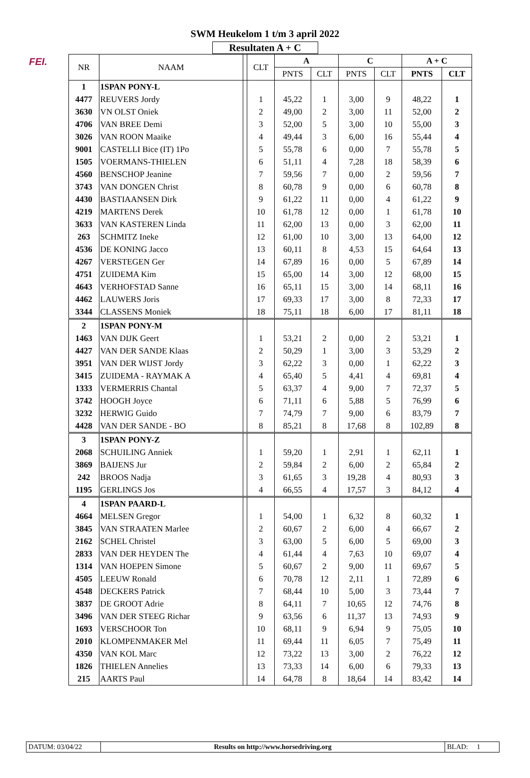FEI.
SWM Heukelom 1 t/m 3 april 2022
Resultaten A + C
| NR | NAAM | | CLT | A | | C | | A + C | |
| --- | --- | --- | --- | --- | --- | --- | --- | --- | --- |
| | | | | PNTS | CLT | PNTS | CLT | PNTS | CLT |
| 1 | 1SPAN PONY-L | | | | | | | | |
| 4477 | REUVERS Jordy | | 1 | 45,22 | 1 | 3,00 | 9 | 48,22 | 1 |
| 3630 | VN OLST Oniek | | 2 | 49,00 | 2 | 3,00 | 11 | 52,00 | 2 |
| 4706 | VAN BREE Demi | | 3 | 52,00 | 5 | 3,00 | 10 | 55,00 | 3 |
| 3026 | VAN ROON Maaike | | 4 | 49,44 | 3 | 6,00 | 16 | 55,44 | 4 |
| 9001 | CASTELLI Bice (IT) 1Po | | 5 | 55,78 | 6 | 0,00 | 7 | 55,78 | 5 |
| 1505 | VOERMANS-THIELEN | | 6 | 51,11 | 4 | 7,28 | 18 | 58,39 | 6 |
| 4560 | BENSCHOP Jeanine | | 7 | 59,56 | 7 | 0,00 | 2 | 59,56 | 7 |
| 3743 | VAN DONGEN Christ | | 8 | 60,78 | 9 | 0,00 | 6 | 60,78 | 8 |
| 4430 | BASTIAANSEN Dirk | | 9 | 61,22 | 11 | 0,00 | 4 | 61,22 | 9 |
| 4219 | MARTENS Derek | | 10 | 61,78 | 12 | 0,00 | 1 | 61,78 | 10 |
| 3633 | VAN KASTEREN Linda | | 11 | 62,00 | 13 | 0,00 | 3 | 62,00 | 11 |
| 263 | SCHMITZ Ineke | | 12 | 61,00 | 10 | 3,00 | 13 | 64,00 | 12 |
| 4536 | DE KONING Jacco | | 13 | 60,11 | 8 | 4,53 | 15 | 64,64 | 13 |
| 4267 | VERSTEGEN Ger | | 14 | 67,89 | 16 | 0,00 | 5 | 67,89 | 14 |
| 4751 | ZUIDEMA Kim | | 15 | 65,00 | 14 | 3,00 | 12 | 68,00 | 15 |
| 4643 | VERHOFSTAD Sanne | | 16 | 65,11 | 15 | 3,00 | 14 | 68,11 | 16 |
| 4462 | LAUWERS Joris | | 17 | 69,33 | 17 | 3,00 | 8 | 72,33 | 17 |
| 3344 | CLASSENS Moniek | | 18 | 75,11 | 18 | 6,00 | 17 | 81,11 | 18 |
| 2 | 1SPAN PONY-M | | | | | | | | |
| 1463 | VAN DIJK Geert | | 1 | 53,21 | 2 | 0,00 | 2 | 53,21 | 1 |
| 4427 | VAN DER SANDE Klaas | | 2 | 50,29 | 1 | 3,00 | 3 | 53,29 | 2 |
| 3951 | VAN DER WIJST Jordy | | 3 | 62,22 | 3 | 0,00 | 1 | 62,22 | 3 |
| 3415 | ZUIDEMA - RAYMAK A | | 4 | 65,40 | 5 | 4,41 | 4 | 69,81 | 4 |
| 1333 | VERMERRIS Chantal | | 5 | 63,37 | 4 | 9,00 | 7 | 72,37 | 5 |
| 3742 | HOOGH Joyce | | 6 | 71,11 | 6 | 5,88 | 5 | 76,99 | 6 |
| 3232 | HERWIG Guido | | 7 | 74,79 | 7 | 9,00 | 6 | 83,79 | 7 |
| 4428 | VAN DER SANDE - BO | | 8 | 85,21 | 8 | 17,68 | 8 | 102,89 | 8 |
| 3 | 1SPAN PONY-Z | | | | | | | | |
| 2068 | SCHUILING Anniek | | 1 | 59,20 | 1 | 2,91 | 1 | 62,11 | 1 |
| 3869 | BAIJENS Jur | | 2 | 59,84 | 2 | 6,00 | 2 | 65,84 | 2 |
| 242 | BROOS Nadja | | 3 | 61,65 | 3 | 19,28 | 4 | 80,93 | 3 |
| 1195 | GERLINGS Jos | | 4 | 66,55 | 4 | 17,57 | 3 | 84,12 | 4 |
| 4 | 1SPAN PAARD-L | | | | | | | | |
| 4664 | MELSEN Gregor | | 1 | 54,00 | 1 | 6,32 | 8 | 60,32 | 1 |
| 3845 | VAN STRAATEN Marlee | | 2 | 60,67 | 2 | 6,00 | 4 | 66,67 | 2 |
| 2162 | SCHEL Christel | | 3 | 63,00 | 5 | 6,00 | 5 | 69,00 | 3 |
| 2833 | VAN DER HEYDEN The | | 4 | 61,44 | 4 | 7,63 | 10 | 69,07 | 4 |
| 1314 | VAN HOEPEN Simone | | 5 | 60,67 | 2 | 9,00 | 11 | 69,67 | 5 |
| 4505 | LEEUW Ronald | | 6 | 70,78 | 12 | 2,11 | 1 | 72,89 | 6 |
| 4548 | DECKERS Patrick | | 7 | 68,44 | 10 | 5,00 | 3 | 73,44 | 7 |
| 3837 | DE GROOT Adrie | | 8 | 64,11 | 7 | 10,65 | 12 | 74,76 | 8 |
| 3496 | VAN DER STEEG Richar | | 9 | 63,56 | 6 | 11,37 | 13 | 74,93 | 9 |
| 1693 | VERSCHOOR Ton | | 10 | 68,11 | 9 | 6,94 | 9 | 75,05 | 10 |
| 2010 | KLOMPENMAKER Mel | | 11 | 69,44 | 11 | 6,05 | 7 | 75,49 | 11 |
| 4350 | VAN KOL Marc | | 12 | 73,22 | 13 | 3,00 | 2 | 76,22 | 12 |
| 1826 | THIELEN Annelies | | 13 | 73,33 | 14 | 6,00 | 6 | 79,33 | 13 |
| 215 | AARTS Paul | | 14 | 64,78 | 8 | 18,64 | 14 | 83,42 | 14 |
DATUM: 03/04/22 Results on http://www.horsedriving.org
BLAD: 1